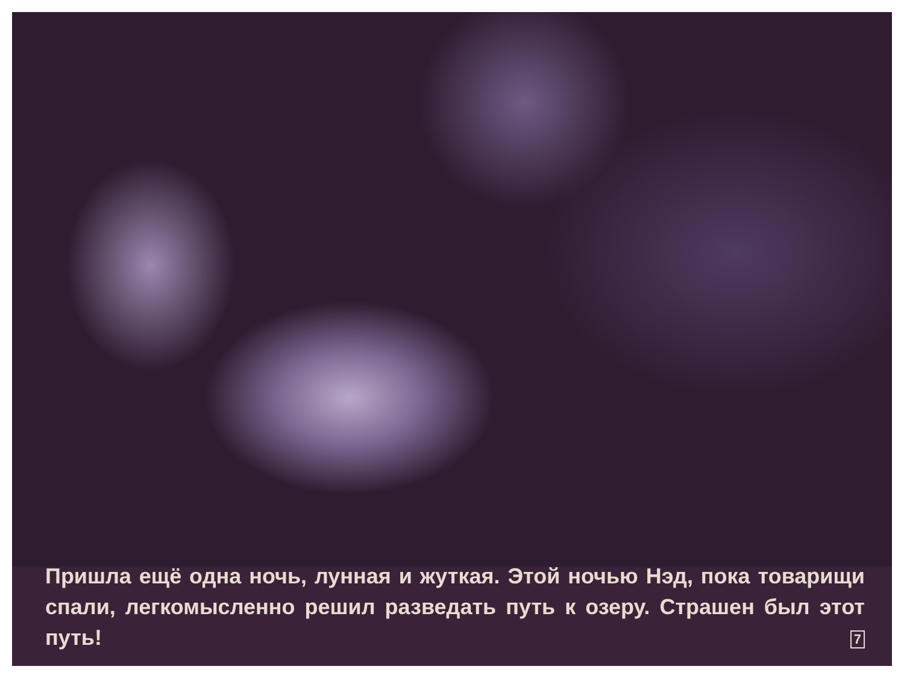Пришла ещё одна ночь, лунная и жуткая. Этой ночью Нэд, пока товарищи спали, легкомысленно решил разведать путь к озеру. Страшен был этот путь! 7